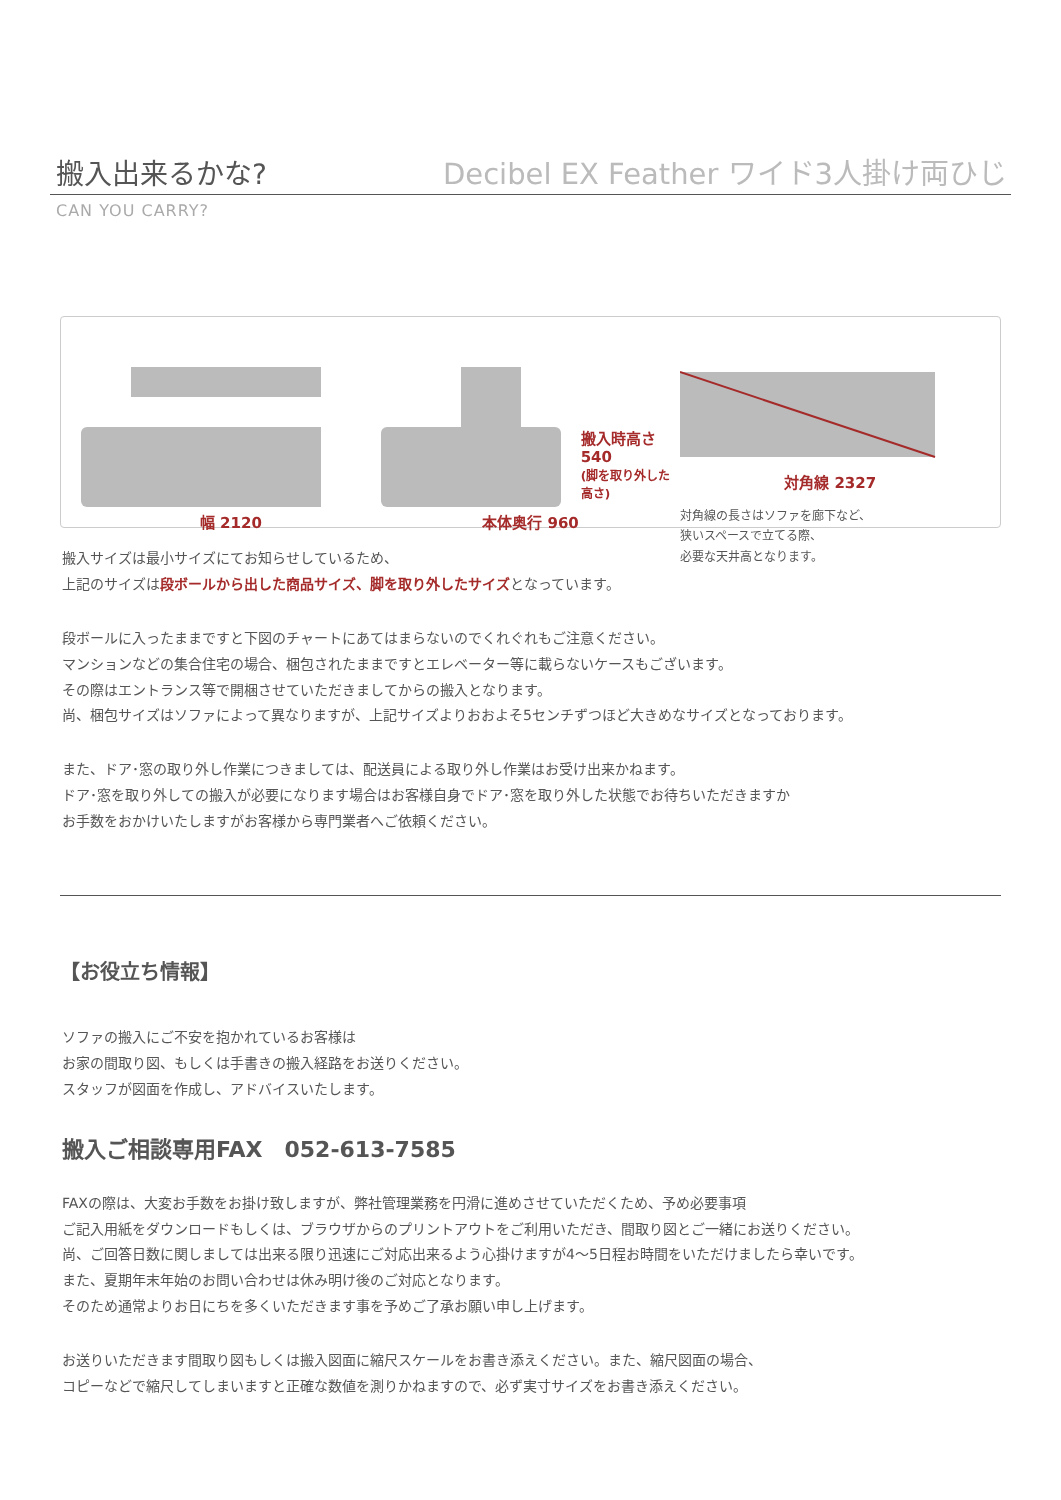搬入出来るかな?
Decibel EX Feather ワイド3人掛け両ひじ
CAN YOU CARRY?
幅 2120
搬入時高さ
540
(脚を取り外した高さ)
本体奥行 960
対角線 2327
対角線の長さはソファを廊下など、
狭いスペースで立てる際、
必要な天井高となります。
搬入サイズは最小サイズにてお知らせしているため、
上記のサイズは段ボールから出した商品サイズ、脚を取り外したサイズとなっています。
段ボールに入ったままですと下図のチャートにあてはまらないのでくれぐれもご注意ください。
マンションなどの集合住宅の場合、梱包されたままですとエレベーター等に載らないケースもございます。
その際はエントランス等で開梱させていただきましてからの搬入となります。
尚、梱包サイズはソファによって異なりますが、上記サイズよりおおよそ5センチずつほど大きめなサイズとなっております。
また、ドア･窓の取り外し作業につきましては、配送員による取り外し作業はお受け出来かねます。
ドア･窓を取り外しての搬入が必要になります場合はお客様自身でドア･窓を取り外した状態でお待ちいただきますか
お手数をおかけいたしますがお客様から専門業者へご依頼ください。
【お役立ち情報】
ソファの搬入にご不安を抱かれているお客様は
お家の間取り図、もしくは手書きの搬入経路をお送りください。
スタッフが図面を作成し、アドバイスいたします。
搬入ご相談専用FAX　052-613-7585
FAXの際は、大変お手数をお掛け致しますが、弊社管理業務を円滑に進めさせていただくため、予め必要事項
ご記入用紙をダウンロードもしくは、ブラウザからのプリントアウトをご利用いただき、間取り図とご一緒にお送りください。
尚、ご回答日数に関しましては出来る限り迅速にご対応出来るよう心掛けますが4～5日程お時間をいただけましたら幸いです。
また、夏期年末年始のお問い合わせは休み明け後のご対応となります。
そのため通常よりお日にちを多くいただきます事を予めご了承お願い申し上げます。
お送りいただきます間取り図もしくは搬入図面に縮尺スケールをお書き添えください。また、縮尺図面の場合、
コピーなどで縮尺してしまいますと正確な数値を測りかねますので、必ず実寸サイズをお書き添えください。